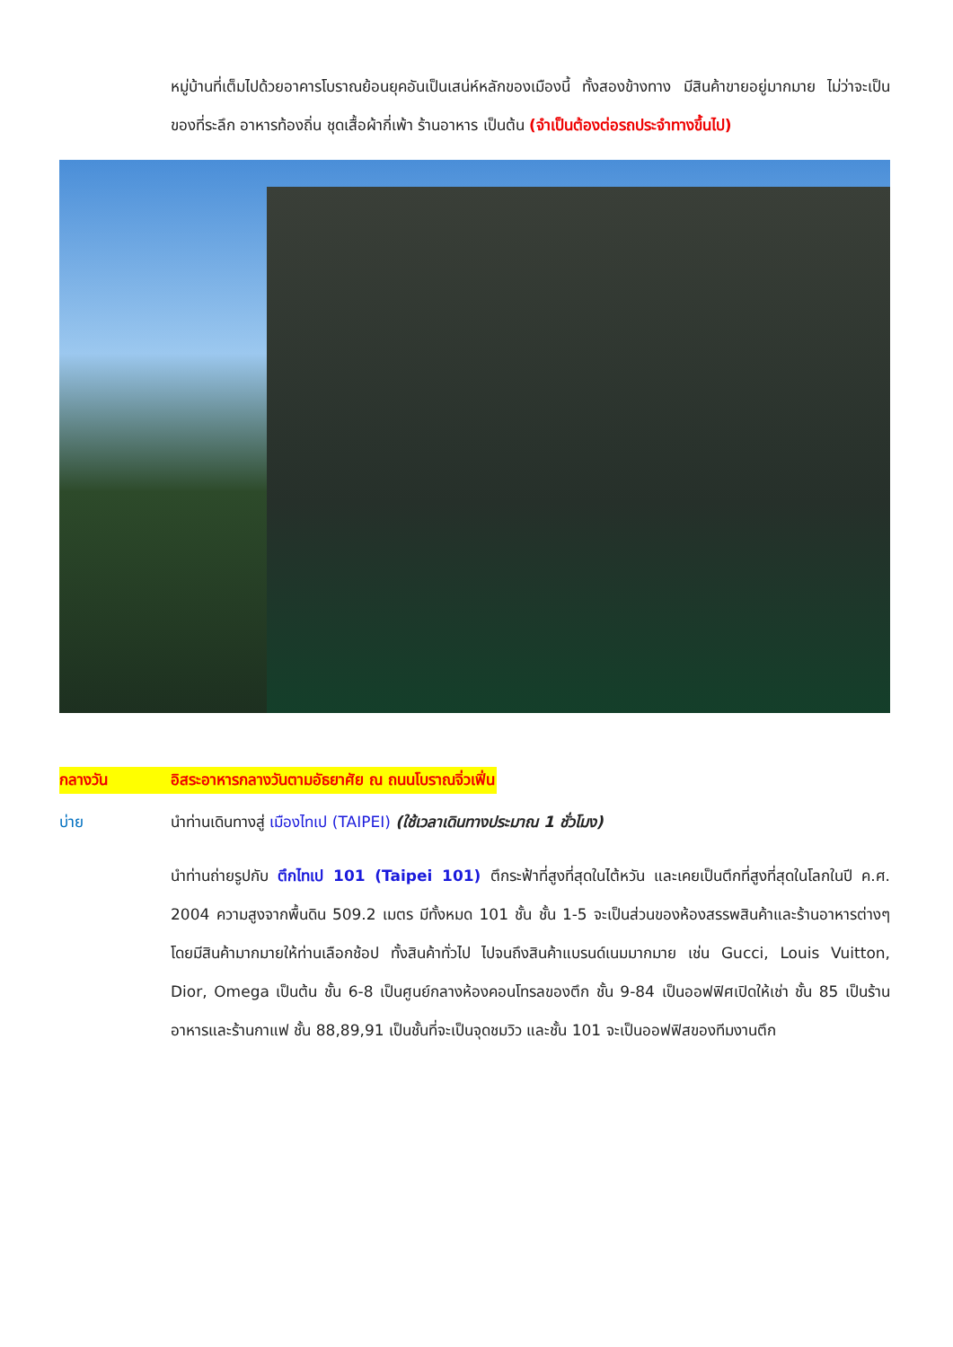หมู่บ้านที่เต็มไปด้วยอาคารโบราณย้อนยุคอันเป็นเสน่ห์หลักของเมืองนี้ ทั้งสองข้างทาง มีสินค้าขายอยู่มากมาย ไม่ว่าจะเป็น ของที่ระลึก อาหารท้องถิ่น ชุดเสื้อผ้ากี่เพ้า ร้านอาหาร เป็นต้น (จำเป็นต้องต่อรถประจำทางขึ้นไป)
กลางวัน อิสระอาหารกลางวันตามอัธยาศัย ณ ถนนโบราณจิ่วเฟิ่น
บ่าย นำท่านเดินทางสู่ เมืองไทเป (TAIPEI) (ใช้เวลาเดินทางประมาณ 1 ชั่วโมง)
นำท่านถ่ายรูปกับ ตึกไทเป 101 (Taipei 101) ตึกระฟ้าที่สูงที่สุดในไต้หวัน และเคยเป็นตึกที่สูงที่สุดในโลกในปี ค.ศ. 2004 ความสูงจากพื้นดิน 509.2 เมตร มีทั้งหมด 101 ชั้น ชั้น 1-5 จะเป็นส่วนของห้องสรรพสินค้าและร้านอาหารต่างๆ โดยมีสินค้ามากมายให้ท่านเลือกช้อป ทั้งสินค้าทั่วไป ไปจนถึงสินค้าแบรนด์เนมมากมาย เช่น Gucci, Louis Vuitton, Dior, Omega เป็นต้น ชั้น 6-8 เป็นศูนย์กลางห้องคอนโทรลของตึก ชั้น 9-84 เป็นออฟฟิศเปิดให้เช่า ชั้น 85 เป็นร้านอาหารและร้านกาแฟ ชั้น 88,89,91 เป็นชั้นที่จะเป็นจุดชมวิว และชั้น 101 จะเป็นออฟฟิสของทีมงานตึก